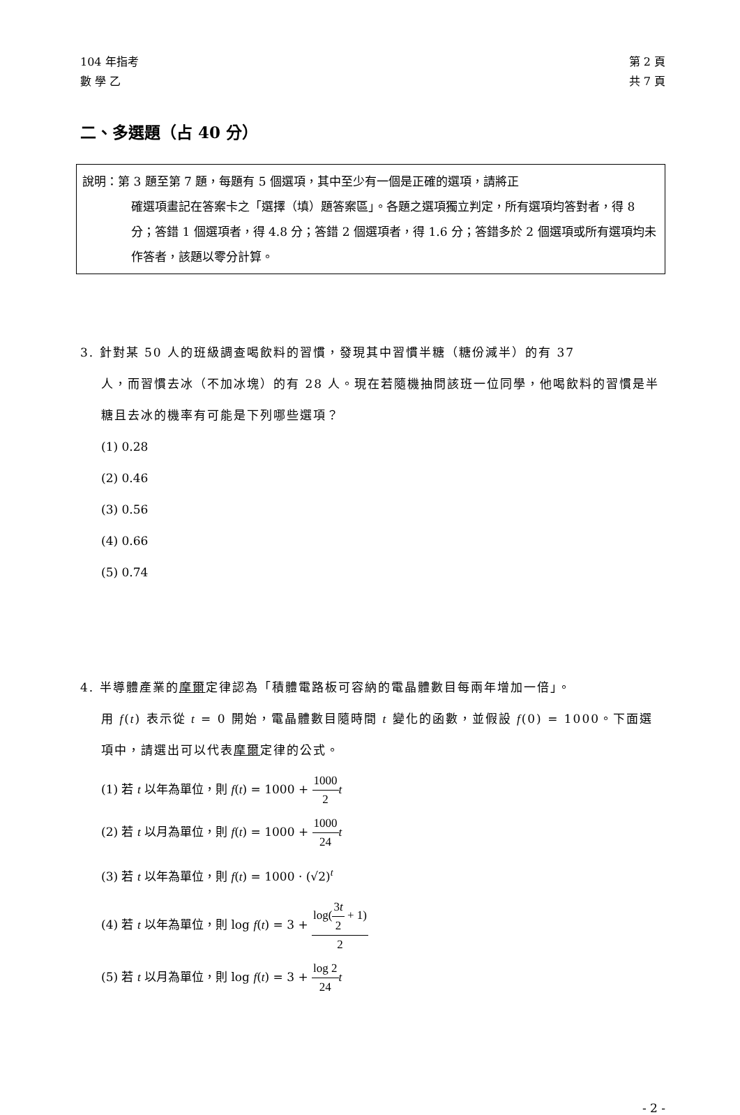104 年指考
數 學 乙
第 2 頁
共 7 頁
二、多選題（占 40 分）
說明：第 3 題至第 7 題，每題有 5 個選項，其中至少有一個是正確的選項，請將正
確選項畫記在答案卡之「選擇（填）題答案區」。各題之選項獨立判定，所有選項均答對者，得 8 分；答錯 1 個選項者，得 4.8 分；答錯 2 個選項者，得 1.6 分；答錯多於 2 個選項或所有選項均未作答者，該題以零分計算。
3. 針對某 50 人的班級調查喝飲料的習慣，發現其中習慣半糖（糖份減半）的有 37
人，而習慣去冰（不加冰塊）的有 28 人。現在若隨機抽問該班一位同學，他喝飲料的習慣是半糖且去冰的機率有可能是下列哪些選項？
(1) 0.28
(2) 0.46
(3) 0.56
(4) 0.66
(5) 0.74
4. 半導體產業的摩爾定律認為「積體電路板可容納的電晶體數目每兩年增加一倍」。
用 f(t) 表示從 t = 0 開始，電晶體數目隨時間 t 變化的函數，並假設 f(0) = 1000。下面選項中，請選出可以代表摩爾定律的公式。
(1) 若 t 以年為單位，則 f(t) = 1000 + 1000 2 t
(2) 若 t 以月為單位，則 f(t) = 1000 + 1000 24 t
(3) 若 t 以年為單位，則 f(t) = 1000 · (√2)<sup>t</sup>
(4) 若 t 以年為單位，則 log f(t) = 3 + log(3t 2 + 1) 2
(5) 若 t 以月為單位，則 log f(t) = 3 + log 2 24 t
- 2 -